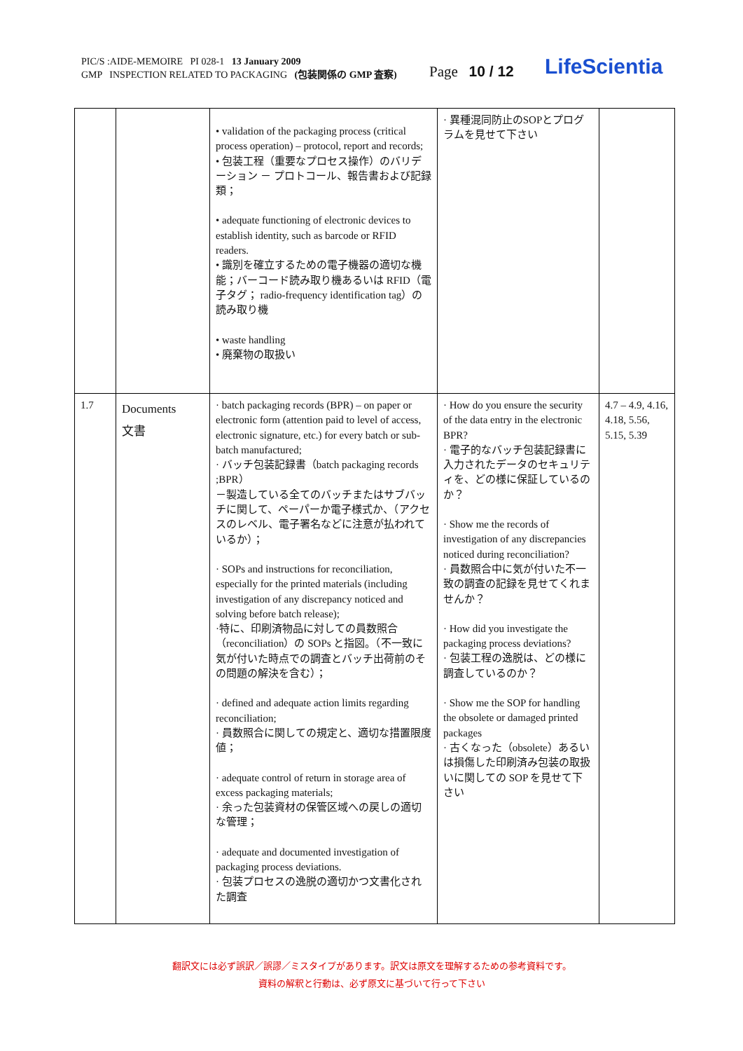PIC/S :AIDE-MEMOIRE PI 028-1 13 January 2009
GMP INSPECTION RELATED TO PACKAGING (包装関係の GMP 査察)
Page 10 / 12 LifeScientia
| | | • validation of the packaging process (critical process operation) – protocol, report and records; • 包装工程（重要なプロセス操作）のバリデーション － プロトコール、報告書および記録類； • adequate functioning of electronic devices to establish identity, such as barcode or RFID readers. • 識別を確立するための電子機器の適切な機能；バーコード読み取り機あるいは RFID（電子タグ； radio-frequency identification tag）の読み取り機 • waste handling • 廃棄物の取扱い | · 異種混同防止のSOPとプログラムを見せて下さい | |
| 1.7 | Documents 文書 | · batch packaging records (BPR) – on paper or electronic form (attention paid to level of access, electronic signature, etc.) for every batch or sub-batch manufactured; · バッチ包装記録書（batch packaging records ;BPR） －製造している全てのバッチまたはサブバッチに関して、ペーパーか電子様式か、（アクセスのレベル、電子署名などに注意が払われているか）； · SOPs and instructions for reconciliation, especially for the printed materials (including investigation of any discrepancy noticed and solving before batch release); ·特に、印刷済物品に対しての員数照合（reconciliation）の SOPs と指図。（不一致に気が付いた時点での調査とバッチ出荷前のその問題の解決を含む）； · defined and adequate action limits regarding reconciliation; · 員数照合に関しての規定と、適切な措置限度値； · adequate control of return in storage area of excess packaging materials; · 余った包装資材の保管区域への戻しの適切な管理； · adequate and documented investigation of packaging process deviations. · 包装プロセスの逸脱の適切かつ文書化された調査 | · How do you ensure the security of the data entry in the electronic BPR? · 電子的なバッチ包装記録書に入力されたデータのセキュリティを、どの様に保証しているのか？ · Show me the records of investigation of any discrepancies noticed during reconciliation? · 員数照合中に気が付いた不一致の調査の記録を見せてくれませんか？ · How did you investigate the packaging process deviations? · 包装工程の逸脱は、どの様に調査しているのか？ · Show me the SOP for handling the obsolete or damaged printed packages · 古くなった（obsolete）あるいは損傷した印刷済み包装の取扱いに関しての SOP を見せて下さい | 4.7 – 4.9, 4.16, 4.18, 5.56, 5.15, 5.39 |
翻訳文には必ず誤訳／誤謬／ミスタイプがあります。訳文は原文を理解するための参考資料です。
資料の解釈と行動は、必ず原文に基づいて行って下さい